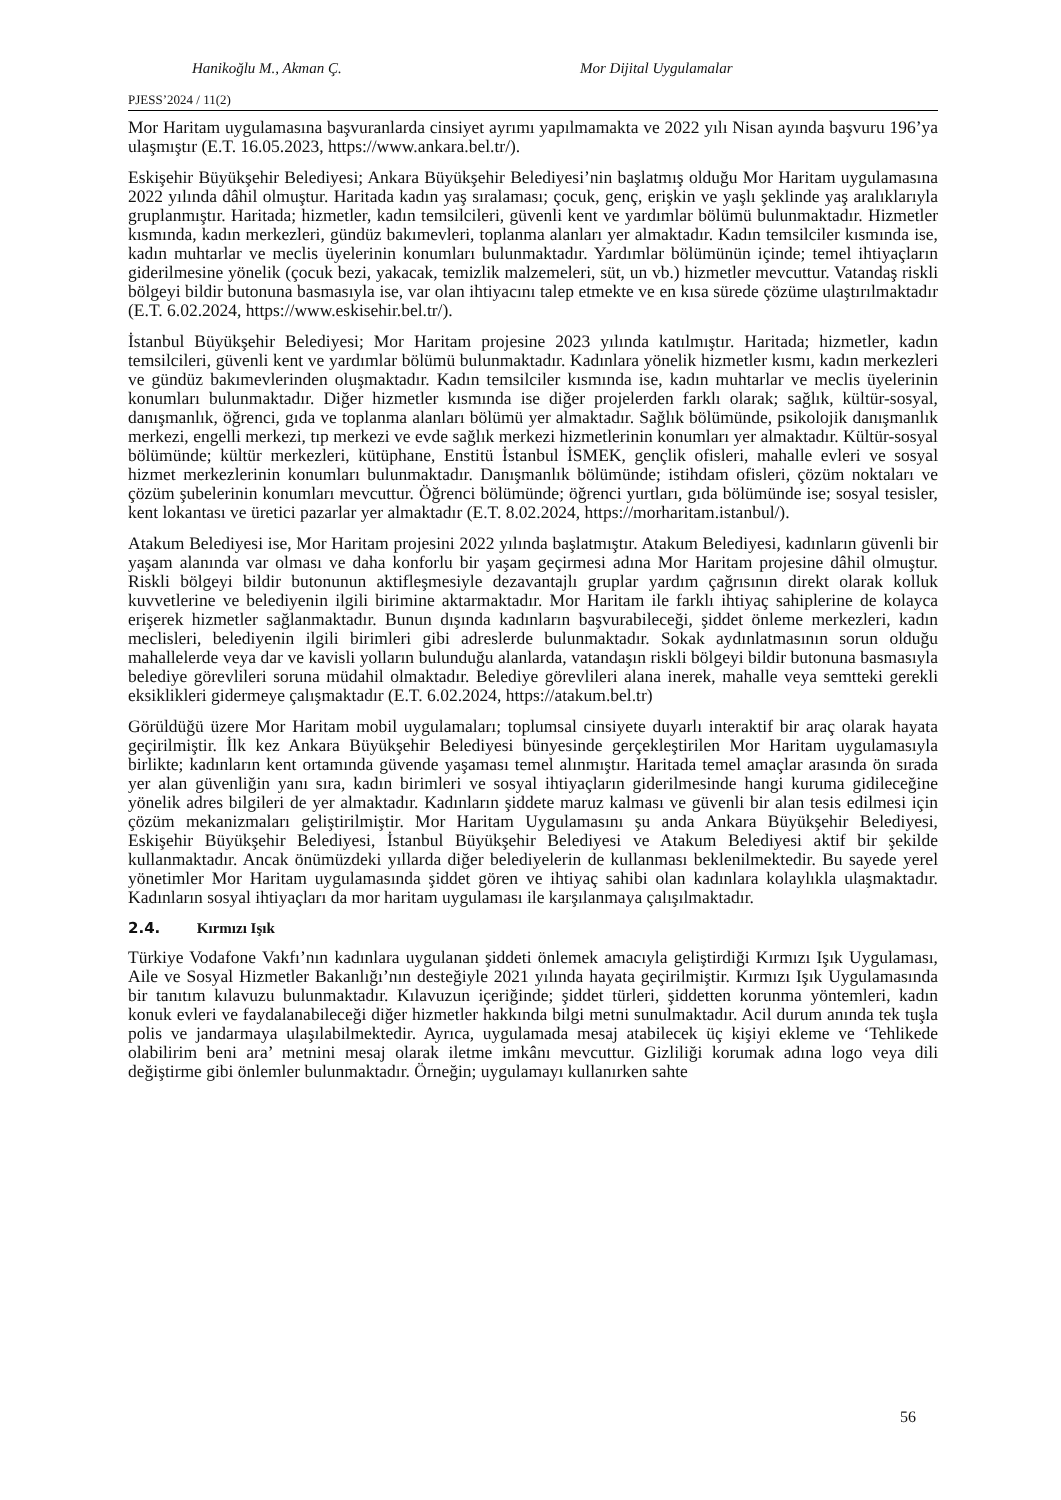Hanikoğlu M., Akman Ç. Mor Dijital Uygulamalar
PJESS’2024 / 11(2)
Mor Haritam uygulamasına başvuranlarda cinsiyet ayrımı yapılmamakta ve 2022 yılı Nisan ayında başvuru 196’ya ulaşmıştır (E.T. 16.05.2023, https://www.ankara.bel.tr/).
Eskişehir Büyükşehir Belediyesi; Ankara Büyükşehir Belediyesi’nin başlatmış olduğu Mor Haritam uygulamasına 2022 yılında dâhil olmuştur. Haritada kadın yaş sıralaması; çocuk, genç, erişkin ve yaşlı şeklinde yaş aralıklarıyla gruplanmıştır. Haritada; hizmetler, kadın temsilcileri, güvenli kent ve yardımlar bölümü bulunmaktadır. Hizmetler kısmında, kadın merkezleri, gündüz bakımevleri, toplanma alanları yer almaktadır. Kadın temsilciler kısmında ise, kadın muhtarlar ve meclis üyelerinin konumları bulunmaktadır. Yardımlar bölümünün içinde; temel ihtiyaçların giderilmesine yönelik (çocuk bezi, yakacak, temizlik malzemeleri, süt, un vb.) hizmetler mevcuttur. Vatandaş riskli bölgeyi bildir butonuna basmasıyla ise, var olan ihtiyacını talep etmekte ve en kısa sürede çözüme ulaştırılmaktadır (E.T. 6.02.2024, https://www.eskisehir.bel.tr/).
İstanbul Büyükşehir Belediyesi; Mor Haritam projesine 2023 yılında katılmıştır. Haritada; hizmetler, kadın temsilcileri, güvenli kent ve yardımlar bölümü bulunmaktadır. Kadınlara yönelik hizmetler kısmı, kadın merkezleri ve gündüz bakımevlerinden oluşmaktadır. Kadın temsilciler kısmında ise, kadın muhtarlar ve meclis üyelerinin konumları bulunmaktadır. Diğer hizmetler kısmında ise diğer projelerden farklı olarak; sağlık, kültür-sosyal, danışmanlık, öğrenci, gıda ve toplanma alanları bölümü yer almaktadır. Sağlık bölümünde, psikolojik danışmanlık merkezi, engelli merkezi, tıp merkezi ve evde sağlık merkezi hizmetlerinin konumları yer almaktadır. Kültür-sosyal bölümünde; kültür merkezleri, kütüphane, Enstitü İstanbul İSMEK, gençlik ofisleri, mahalle evleri ve sosyal hizmet merkezlerinin konumları bulunmaktadır. Danışmanlık bölümünde; istihdam ofisleri, çözüm noktaları ve çözüm şubelerinin konumları mevcuttur. Öğrenci bölümünde; öğrenci yurtları, gıda bölümünde ise; sosyal tesisler, kent lokantası ve üretici pazarlar yer almaktadır (E.T. 8.02.2024, https://morharitam.istanbul/).
Atakum Belediyesi ise, Mor Haritam projesini 2022 yılında başlatmıştır. Atakum Belediyesi, kadınların güvenli bir yaşam alanında var olması ve daha konforlu bir yaşam geçirmesi adına Mor Haritam projesine dâhil olmuştur. Riskli bölgeyi bildir butonunun aktifleşmesiyle dezavantajlı gruplar yardım çağrısının direkt olarak kolluk kuvvetlerine ve belediyenin ilgili birimine aktarmaktadır. Mor Haritam ile farklı ihtiyaç sahiplerine de kolayca erişerek hizmetler sağlanmaktadır. Bunun dışında kadınların başvurabileceği, şiddet önleme merkezleri, kadın meclisleri, belediyenin ilgili birimleri gibi adreslerde bulunmaktadır. Sokak aydınlatmasının sorun olduğu mahallelerde veya dar ve kavisli yolların bulunduğu alanlarda, vatandaşın riskli bölgeyi bildir butonuna basmasıyla belediye görevlileri soruna müdahil olmaktadır. Belediye görevlileri alana inerek, mahalle veya semtteki gerekli eksiklikleri gidermeye çalışmaktadır (E.T. 6.02.2024, https://atakum.bel.tr)
Görüldüğü üzere Mor Haritam mobil uygulamaları; toplumsal cinsiyete duyarlı interaktif bir araç olarak hayata geçirilmiştir. İlk kez Ankara Büyükşehir Belediyesi bünyesinde gerçekleştirilen Mor Haritam uygulamasıyla birlikte; kadınların kent ortamında güvende yaşaması temel alınmıştır. Haritada temel amaçlar arasında ön sırada yer alan güvenliğin yanı sıra, kadın birimleri ve sosyal ihtiyaçların giderilmesinde hangi kuruma gidileceğine yönelik adres bilgileri de yer almaktadır. Kadınların şiddete maruz kalması ve güvenli bir alan tesis edilmesi için çözüm mekanizmaları geliştirilmiştir. Mor Haritam Uygulamasını şu anda Ankara Büyükşehir Belediyesi, Eskişehir Büyükşehir Belediyesi, İstanbul Büyükşehir Belediyesi ve Atakum Belediyesi aktif bir şekilde kullanmaktadır. Ancak önümüzdeki yıllarda diğer belediyelerin de kullanması beklenilmektedir. Bu sayede yerel yönetimler Mor Haritam uygulamasında şiddet gören ve ihtiyaç sahibi olan kadınlara kolaylıkla ulaşmaktadır. Kadınların sosyal ihtiyaçları da mor haritam uygulaması ile karşılanmaya çalışılmaktadır.
2.4. Kırmızı Işık
Türkiye Vodafone Vakfı’nın kadınlara uygulanan şiddeti önlemek amacıyla geliştirdiği Kırmızı Işık Uygulaması, Aile ve Sosyal Hizmetler Bakanlığı’nın desteğiyle 2021 yılında hayata geçirilmiştir. Kırmızı Işık Uygulamasında bir tanıtım kılavuzu bulunmaktadır. Kılavuzun içeriğinde; şiddet türleri, şiddetten korunma yöntemleri, kadın konuk evleri ve faydalanabileceği diğer hizmetler hakkında bilgi metni sunulmaktadır. Acil durum anında tek tuşla polis ve jandarmaya ulaşılabilmektedir. Ayrıca, uygulamada mesaj atabilecek üç kişiyi ekleme ve ‘Tehlikede olabilirim beni ara’ metnini mesaj olarak iletme imkânı mevcuttur. Gizliliği korumak adına logo veya dili değiştirme gibi önlemler bulunmaktadır. Örneğin; uygulamayı kullanırken sahte
56